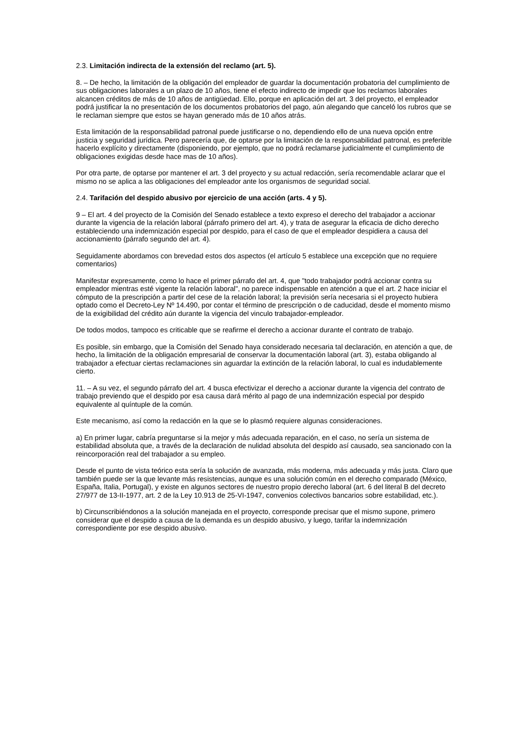2.3. Limitación indirecta de la extensión del reclamo (art. 5).
8. – De hecho, la limitación de la obligación del empleador de guardar la documentación probatoria del cumplimiento de sus obligaciones laborales a un plazo de 10 años, tiene el efecto indirecto de impedir que los reclamos laborales alcancen créditos de más de 10 años de antigüedad. Ello, porque en aplicación del art. 3 del proyecto, el empleador podrá justificar la no presentación de los documentos probatorios del pago, aún alegando que canceló los rubros que se le reclaman siempre que estos se hayan generado más de 10 años atrás.
Esta limitación de la responsabilidad patronal puede justificarse o no, dependiendo ello de una nueva opción entre justicia y seguridad jurídica. Pero parecería que, de optarse por la limitación de la responsabilidad patronal, es preferible hacerlo explícito y directamente (disponiendo, por ejemplo, que no podrá reclamarse judicialmente el cumplimiento de obligaciones exigidas desde hace mas de 10 años).
Por otra parte, de optarse por mantener el art. 3 del proyecto y su actual redacción, sería recomendable aclarar que el mismo no se aplica a las obligaciones del empleador ante los organismos de seguridad social.
2.4. Tarifación del despido abusivo por ejercicio de una acción (arts. 4 y 5).
9 – El art. 4 del proyecto de la Comisión del Senado establece a texto expreso el derecho del trabajador a accionar durante la vigencia de la relación laboral (párrafo primero del art. 4), y trata de asegurar la eficacia de dicho derecho estableciendo una indemnización especial por despido, para el caso de que el empleador despidiera a causa del accionamiento (párrafo segundo del art. 4).
Seguidamente abordamos con brevedad estos dos aspectos (el artículo 5 establece una excepción que no requiere comentarios)
Manifestar expresamente, como lo hace el primer párrafo del art. 4, que "todo trabajador podrá accionar contra su empleador mientras esté vigente la relación laboral", no parece indispensable en atención a que el art. 2 hace iniciar el cómputo de la prescripción a partir del cese de la relación laboral; la previsión sería necesaria si el proyecto hubiera optado como el Decreto-Ley Nº 14.490, por contar el término de prescripción o de caducidad, desde el momento mismo de la exigibilidad del crédito aún durante la vigencia del vinculo trabajador-empleador.
De todos modos, tampoco es criticable que se reafirme el derecho a accionar durante el contrato de trabajo.
Es posible, sin embargo, que la Comisión del Senado haya considerado necesaria tal declaración, en atención a que, de hecho, la limitación de la obligación empresarial de conservar la documentación laboral (art. 3), estaba obligando al trabajador a efectuar ciertas reclamaciones sin aguardar la extinción de la relación laboral, lo cual es indudablemente cierto.
11. – A su vez, el segundo párrafo del art. 4 busca efectivizar el derecho a accionar durante la vigencia del contrato de trabajo previendo que el despido por esa causa dará mérito al pago de una indemnización especial por despido equivalente al quíntuple de la común.
Este mecanismo, así como la redacción en la que se lo plasmó requiere algunas consideraciones.
a) En primer lugar, cabría preguntarse si la mejor y más adecuada reparación, en el caso, no sería un sistema de estabilidad absoluta que, a través de la declaración de nulidad absoluta del despido así causado, sea sancionado con la reincorporación real del trabajador a su empleo.
Desde el punto de vista teórico esta sería la solución de avanzada, más moderna, más adecuada y más justa. Claro que también puede ser la que levante más resistencias, aunque es una solución común en el derecho comparado (México, España, Italia, Portugal), y existe en algunos sectores de nuestro propio derecho laboral (art. 6 del literal B del decreto 27/977 de 13-II-1977, art. 2 de la Ley 10.913 de 25-VI-1947, convenios colectivos bancarios sobre estabilidad, etc.).
b) Circunscribiéndonos a la solución manejada en el proyecto, corresponde precisar que el mismo supone, primero considerar que el despido a causa de la demanda es un despido abusivo, y luego, tarifar la indemnización correspondiente por ese despido abusivo.